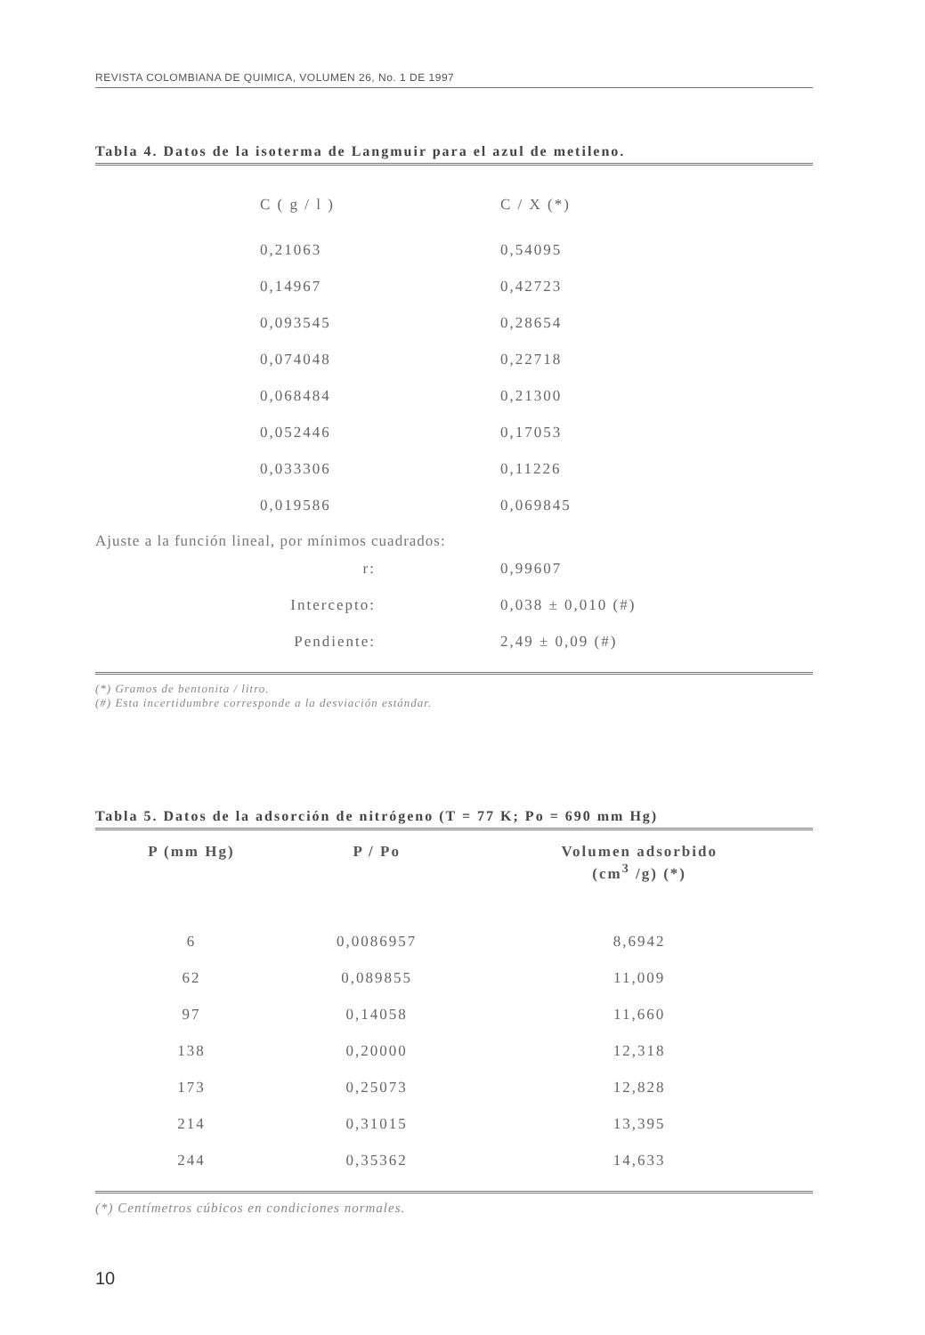REVISTA COLOMBIANA DE QUIMICA, VOLUMEN 26, No. 1 DE 1997
Tabla 4. Datos de la isoterma de Langmuir para el azul de metileno.
| C ( g / l ) | C / X (*) |
| --- | --- |
| 0,21063 | 0,54095 |
| 0,14967 | 0,42723 |
| 0,093545 | 0,28654 |
| 0,074048 | 0,22718 |
| 0,068484 | 0,21300 |
| 0,052446 | 0,17053 |
| 0,033306 | 0,11226 |
| 0,019586 | 0,069845 |
Ajuste a la función lineal, por mínimos cuadrados:
| r: | 0,99607 |
| Intercepto: | 0,038 ± 0,010 (#) |
| Pendiente: | 2,49 ± 0,09 (#) |
(*) Gramos de bentonita / litro.
(#) Esta incertidumbre corresponde a la desviación estándar.
Tabla 5. Datos de la adsorción de nitrógeno (T = 77 K; Po = 690 mm Hg)
| P (mm Hg) | P / Po | Volumen adsorbido (cm<sup>3</sup> /g) (*) |
| --- | --- | --- |
| 6 | 0,0086957 | 8,6942 |
| 62 | 0,089855 | 11,009 |
| 97 | 0,14058 | 11,660 |
| 138 | 0,20000 | 12,318 |
| 173 | 0,25073 | 12,828 |
| 214 | 0,31015 | 13,395 |
| 244 | 0,35362 | 14,633 |
(*) Centímetros cúbicos en condiciones normales.
10